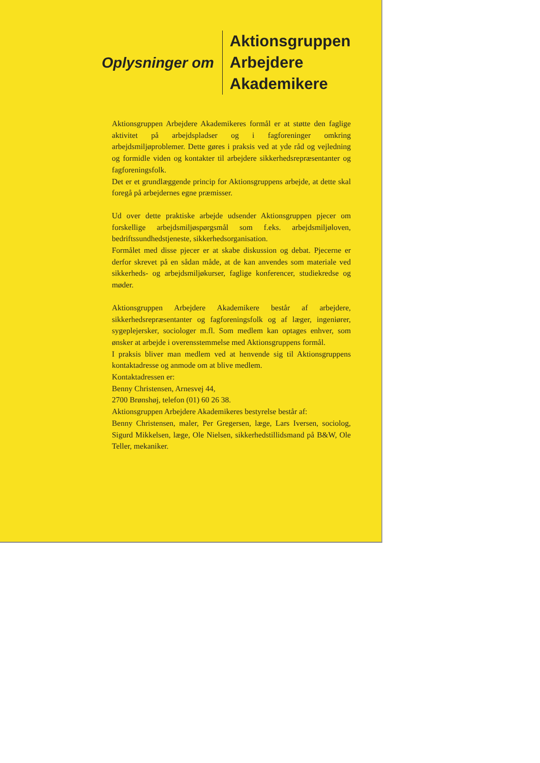Oplysninger om
Aktionsgruppen
Arbejdere
Akademikere
Aktionsgruppen Arbejdere Akademikeres formål er at støtte den faglige aktivitet på arbejdspladser og i fagforeninger omkring arbejdsmiljøproblemer. Dette gøres i praksis ved at yde råd og vejledning og formidle viden og kontakter til arbejdere sikkerhedsrepræsentanter og fagforeningsfolk.
Det er et grundlæggende princip for Aktionsgruppens arbejde, at dette skal foregå på arbejdernes egne præmisser.
Ud over dette praktiske arbejde udsender Aktionsgruppen pjecer om forskellige arbejdsmiljøspørgsmål som f.eks. arbejdsmiljøloven, bedriftssundhedstjeneste, sikkerhedsorganisation.
Formålet med disse pjecer er at skabe diskussion og debat. Pjecerne er derfor skrevet på en sådan måde, at de kan anvendes som materiale ved sikkerheds- og arbejdsmiljøkurser, faglige konferencer, studiekredse og møder.
Aktionsgruppen Arbejdere Akademikere består af arbejdere, sikkerhedsrepræsentanter og fagforeningsfolk og af læger, ingeniører, sygeplejersker, sociologer m.fl. Som medlem kan optages enhver, som ønsker at arbejde i overensstemmelse med Aktionsgruppens formål.
I praksis bliver man medlem ved at henvende sig til Aktionsgruppens kontaktadresse og anmode om at blive medlem.
Kontaktadressen er:
Benny Christensen, Arnesvej 44,
2700 Brønshøj, telefon (01) 60 26 38.
Aktionsgruppen Arbejdere Akademikeres bestyrelse består af:
Benny Christensen, maler, Per Gregersen, læge, Lars Iversen, sociolog, Sigurd Mikkelsen, læge, Ole Nielsen, sikkerhedstillidsmand på B&W, Ole Teller, mekaniker.